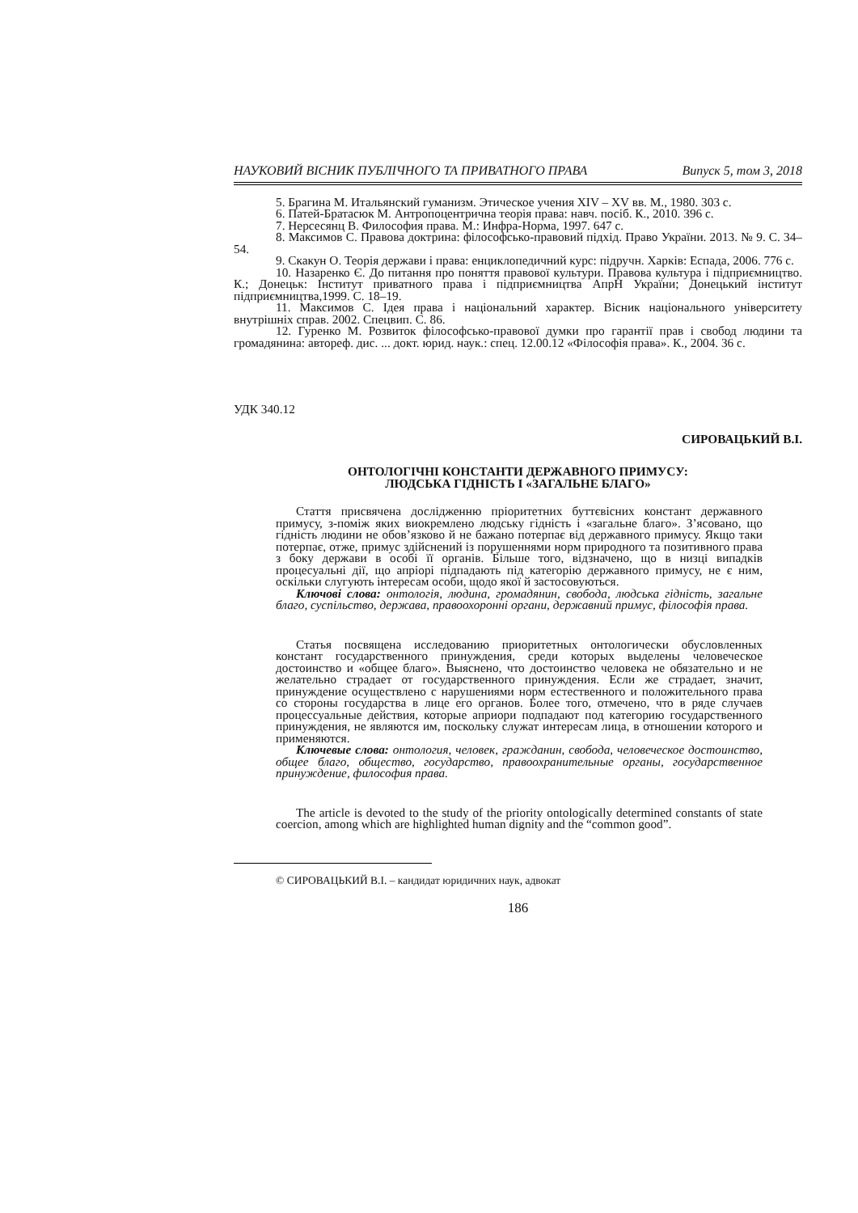НАУКОВИЙ ВІСНИК ПУБЛІЧНОГО ТА ПРИВАТНОГО ПРАВА Випуск 5, том 3, 2018
5. Брагина М. Итальянский гуманизм. Этическое учения XIV – XV вв. М., 1980. 303 с.
6. Патей-Братасюк М. Антропоцентрична теорія права: навч. посіб. К., 2010. 396 с.
7. Нерсесянц В. Философия права. М.: Инфра-Норма, 1997. 647 с.
8. Максимов С. Правова доктрина: філософсько-правовий підхід. Право України. 2013. № 9. С. 34–54.
9. Скакун О. Теорія держави і права: енциклопедичний курс: підручн. Харків: Еспада, 2006. 776 с.
10. Назаренко Є. До питання про поняття правової культури. Правова культура і підприємництво. К.; Донецьк: Інститут приватного права і підприємництва АпрН України; Донецький інститут підприємництва,1999. С. 18–19.
11. Максимов С. Ідея права і національний характер. Вісник національного університету внутрішніх справ. 2002. Спецвип. С. 86.
12. Гуренко М. Розвиток філософсько-правової думки про гарантії прав і свобод людини та громадянина: автореф. дис. ... докт. юрид. наук.: спец. 12.00.12 «Філософія права». К., 2004. 36 с.
УДК 340.12
СИРОВАЦЬКИЙ В.І.
ОНТОЛОГІЧНІ КОНСТАНТИ ДЕРЖАВНОГО ПРИМУСУ:
ЛЮДСЬКА ГІДНІСТЬ І «ЗАГАЛЬНЕ БЛАГО»
Стаття присвячена дослідженню пріоритетних буттєвісних констант державного примусу, з-поміж яких виокремлено людську гідність і «загальне благо». З’ясовано, що гідність людини не обов’язково й не бажано потерпає від державного примусу. Якщо таки потерпає, отже, примус здійснений із порушеннями норм природного та позитивного права з боку держави в особі її органів. Більше того, відзначено, що в низці випадків процесуальні дії, що апріорі підпадають під категорію державного примусу, не є ним, оскільки слугують інтересам особи, щодо якої й застосовуються.
Ключові слова: онтологія, людина, громадянин, свобода, людська гідність, загальне благо, суспільство, держава, правоохоронні органи, державний примус, філософія права.
Статья посвящена исследованию приоритетных онтологически обусловленных констант государственного принуждения, среди которых выделены человеческое достоинство и «общее благо». Выяснено, что достоинство человека не обязательно и не желательно страдает от государственного принуждения. Если же страдает, значит, принуждение осуществлено с нарушениями норм естественного и положительного права со стороны государства в лице его органов. Более того, отмечено, что в ряде случаев процессуальные действия, которые априори подпадают под категорию государственного принуждения, не являются им, поскольку служат интересам лица, в отношении которого и применяются.
Ключевые слова: онтология, человек, гражданин, свобода, человеческое достоинство, общее благо, общество, государство, правоохранительные органы, государственное принуждение, философия права.
The article is devoted to the study of the priority ontologically determined constants of state coercion, among which are highlighted human dignity and the “common good”.
© СИРОВАЦЬКИЙ В.І. – кандидат юридичних наук, адвокат
186